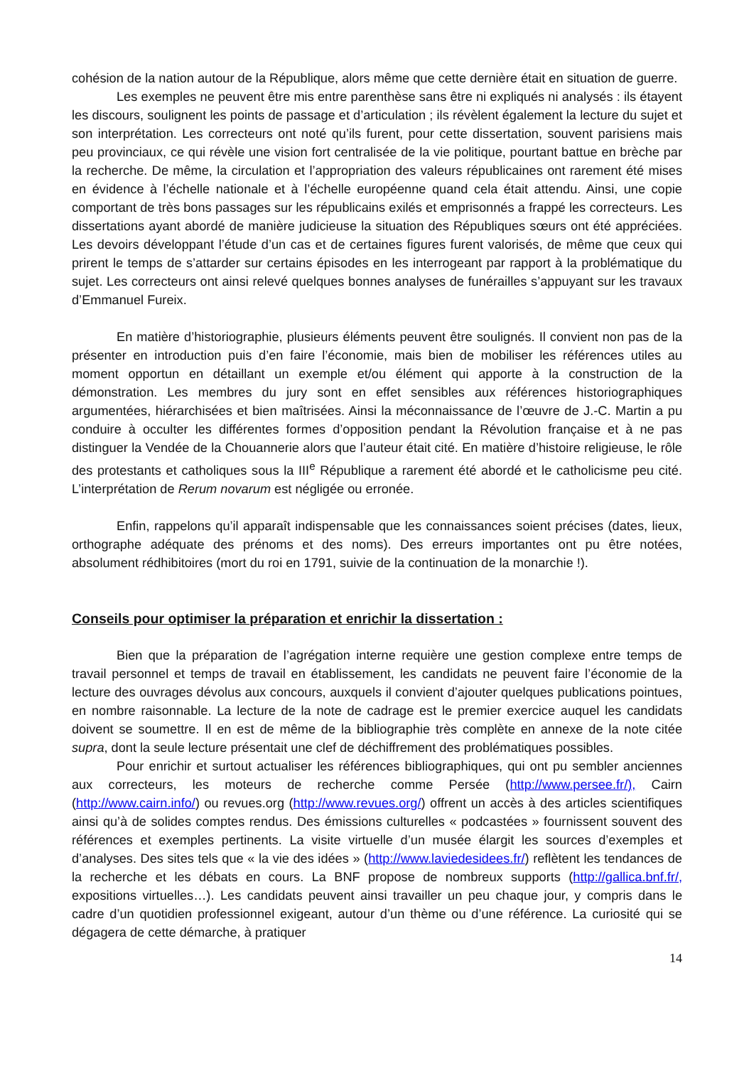cohésion de la nation autour de la République, alors même que cette dernière était en situation de guerre.
Les exemples ne peuvent être mis entre parenthèse sans être ni expliqués ni analysés : ils étayent les discours, soulignent les points de passage et d’articulation ; ils révèlent également la lecture du sujet et son interprétation. Les correcteurs ont noté qu’ils furent, pour cette dissertation, souvent parisiens mais peu provinciaux, ce qui révèle une vision fort centralisée de la vie politique, pourtant battue en brèche par la recherche. De même, la circulation et l’appropriation des valeurs républicaines ont rarement été mises en évidence à l’échelle nationale et à l’échelle européenne quand cela était attendu. Ainsi, une copie comportant de très bons passages sur les républicains exilés et emprisonnés a frappé les correcteurs. Les dissertations ayant abordé de manière judicieuse la situation des Républiques sœurs ont été appréciées. Les devoirs développant l’étude d’un cas et de certaines figures furent valorisés, de même que ceux qui prirent le temps de s’attarder sur certains épisodes en les interrogeant par rapport à la problématique du sujet. Les correcteurs ont ainsi relevé quelques bonnes analyses de funérailles s’appuyant sur les travaux d’Emmanuel Fureix.
En matière d’historiographie, plusieurs éléments peuvent être soulignés. Il convient non pas de la présenter en introduction puis d’en faire l’économie, mais bien de mobiliser les références utiles au moment opportun en détaillant un exemple et/ou élément qui apporte à la construction de la démonstration. Les membres du jury sont en effet sensibles aux références historiographiques argumentées, hiérarchisées et bien maîtrisées. Ainsi la méconnaissance de l’œuvre de J.-C. Martin a pu conduire à occulter les différentes formes d’opposition pendant la Révolution française et à ne pas distinguer la Vendée de la Chouannerie alors que l’auteur était cité. En matière d’histoire religieuse, le rôle des protestants et catholiques sous la III<sup>e</sup> République a rarement été abordé et le catholicisme peu cité. L’interprétation de Rerum novarum est négligée ou erronée.
Enfin, rappelons qu’il apparaît indispensable que les connaissances soient précises (dates, lieux, orthographe adéquate des prénoms et des noms). Des erreurs importantes ont pu être notées, absolument rédhibitoires (mort du roi en 1791, suivie de la continuation de la monarchie !).
Conseils pour optimiser la préparation et enrichir la dissertation :
Bien que la préparation de l’agrégation interne requière une gestion complexe entre temps de travail personnel et temps de travail en établissement, les candidats ne peuvent faire l’économie de la lecture des ouvrages dévolus aux concours, auxquels il convient d’ajouter quelques publications pointues, en nombre raisonnable. La lecture de la note de cadrage est le premier exercice auquel les candidats doivent se soumettre. Il en est de même de la bibliographie très complète en annexe de la note citée supra, dont la seule lecture présentait une clef de déchiffrement des problématiques possibles.
Pour enrichir et surtout actualiser les références bibliographiques, qui ont pu sembler anciennes aux correcteurs, les moteurs de recherche comme Persée (http://www.persee.fr/), Cairn (http://www.cairn.info/) ou revues.org (http://www.revues.org/) offrent un accès à des articles scientifiques ainsi qu’à de solides comptes rendus. Des émissions culturelles « podcastées » fournissent souvent des références et exemples pertinents. La visite virtuelle d’un musée élargit les sources d’exemples et d’analyses. Des sites tels que « la vie des idées » (http://www.laviedesidees.fr/) reflètent les tendances de la recherche et les débats en cours. La BNF propose de nombreux supports (http://gallica.bnf.fr/, expositions virtuelles…). Les candidats peuvent ainsi travailler un peu chaque jour, y compris dans le cadre d’un quotidien professionnel exigeant, autour d’un thème ou d’une référence. La curiosité qui se dégagera de cette démarche, à pratiquer
14